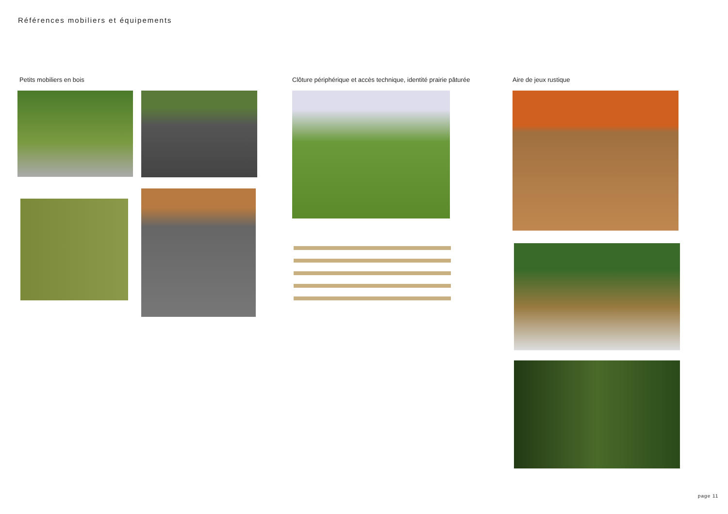Références mobiliers et équipements
Petits mobiliers en bois
Clôture périphérique et accès technique, identité prairie pâturée
Aire de jeux rustique
page 11